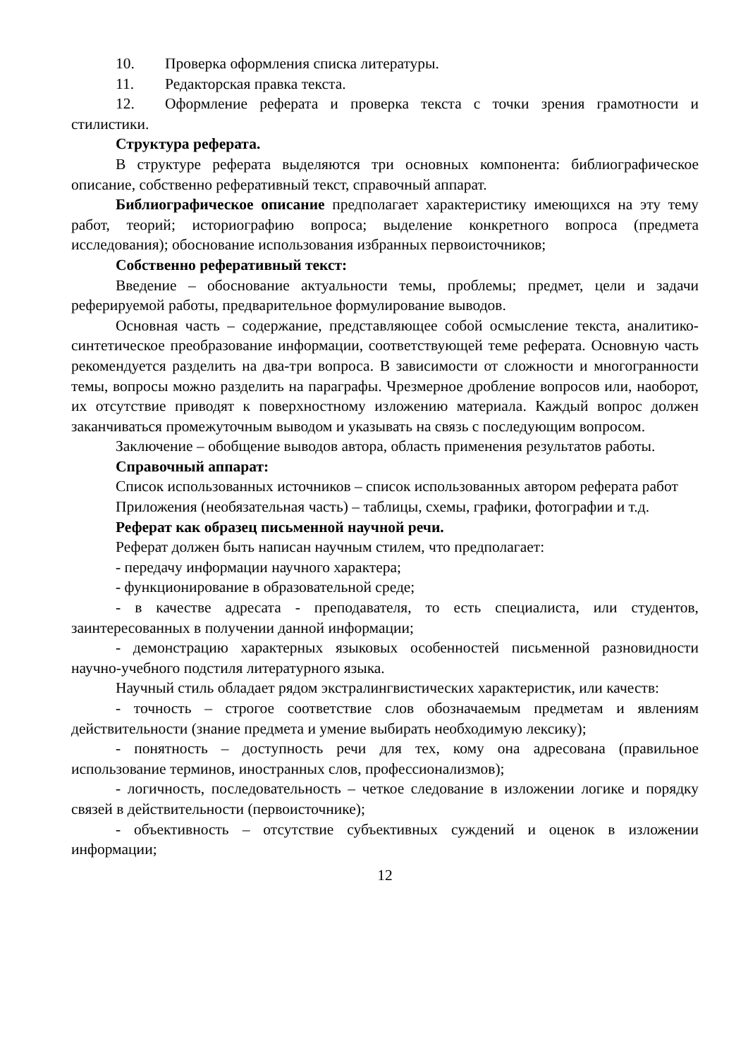10. Проверка оформления списка литературы.
11. Редакторская правка текста.
12. Оформление реферата и проверка текста с точки зрения грамотности и стилистики.
Структура реферата.
В структуре реферата выделяются три основных компонента: библиографическое описание, собственно реферативный текст, справочный аппарат.
Библиографическое описание предполагает характеристику имеющихся на эту тему работ, теорий; историографию вопроса; выделение конкретного вопроса (предмета исследования); обоснование использования избранных первоисточников;
Собственно реферативный текст:
Введение – обоснование актуальности темы, проблемы; предмет, цели и задачи реферируемой работы, предварительное формулирование выводов.
Основная часть – содержание, представляющее собой осмысление текста, аналитико-синтетическое преобразование информации, соответствующей теме реферата. Основную часть рекомендуется разделить на два-три вопроса. В зависимости от сложности и многогранности темы, вопросы можно разделить на параграфы. Чрезмерное дробление вопросов или, наоборот, их отсутствие приводят к поверхностному изложению материала. Каждый вопрос должен заканчиваться промежуточным выводом и указывать на связь с последующим вопросом.
Заключение – обобщение выводов автора, область применения результатов работы.
Справочный аппарат:
Список использованных источников – список использованных автором реферата работ
Приложения (необязательная часть) – таблицы, схемы, графики, фотографии и т.д.
Реферат как образец письменной научной речи.
Реферат должен быть написан научным стилем, что предполагает:
- передачу информации научного характера;
- функционирование в образовательной среде;
- в качестве адресата - преподавателя, то есть специалиста, или студентов, заинтересованных в получении данной информации;
- демонстрацию характерных языковых особенностей письменной разновидности научно-учебного подстиля литературного языка.
Научный стиль обладает рядом экстралингвистических характеристик, или качеств:
- точность – строгое соответствие слов обозначаемым предметам и явлениям действительности (знание предмета и умение выбирать необходимую лексику);
- понятность – доступность речи для тех, кому она адресована (правильное использование терминов, иностранных слов, профессионализмов);
- логичность, последовательность – четкое следование в изложении логике и порядку связей в действительности (первоисточнике);
- объективность – отсутствие субъективных суждений и оценок в изложении информации;
12